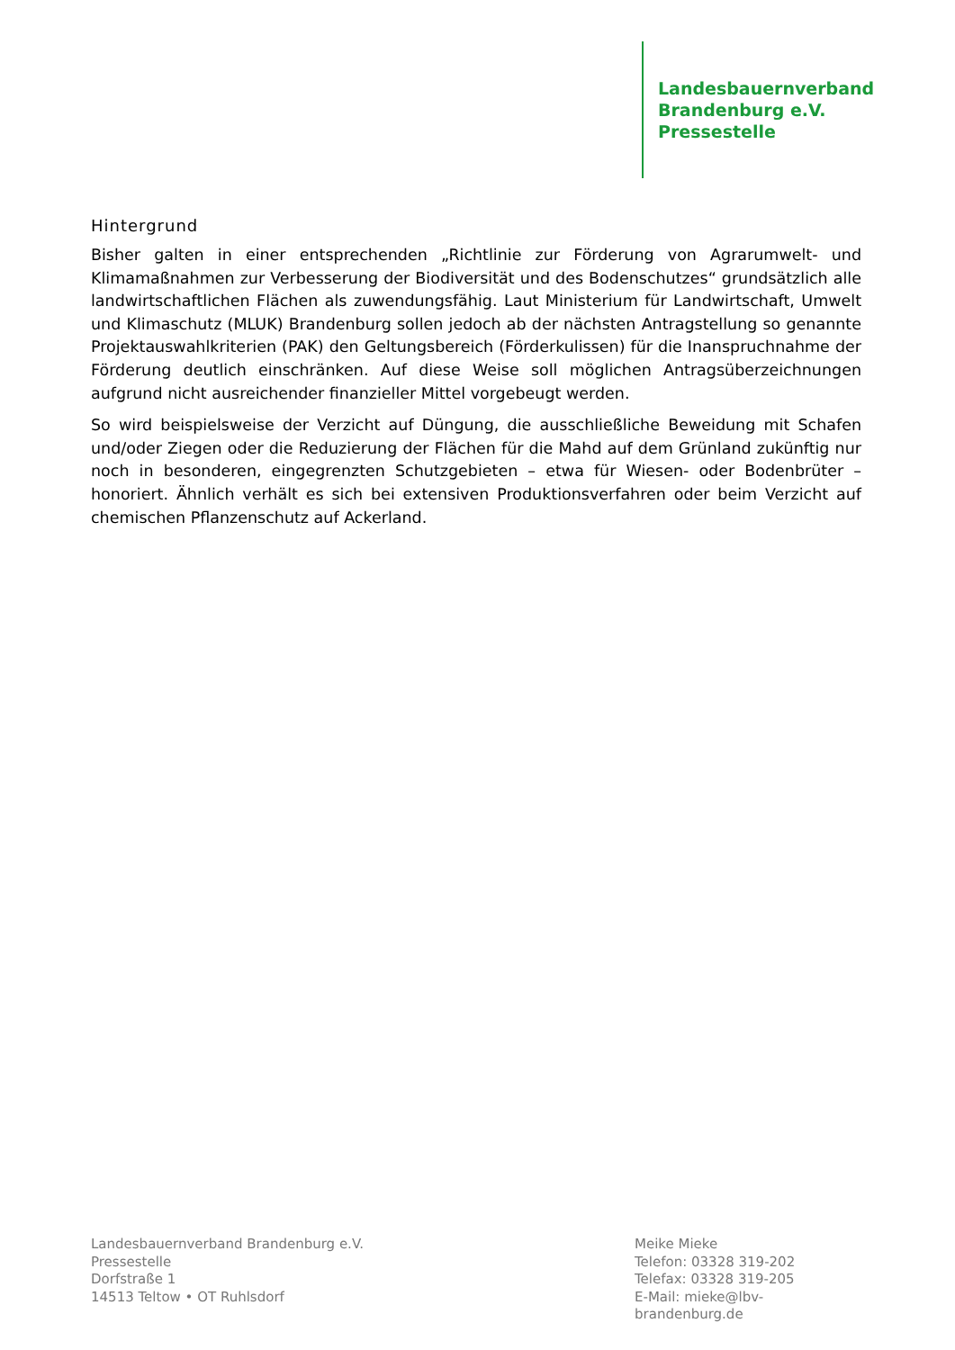Landesbauernverband
Brandenburg e.V.
Pressestelle
Hintergrund
Bisher galten in einer entsprechenden „Richtlinie zur Förderung von Agrarumwelt- und Klimamaßnahmen zur Verbesserung der Biodiversität und des Bodenschutzes“ grundsätzlich alle landwirtschaftlichen Flächen als zuwendungsfähig. Laut Ministerium für Landwirtschaft, Umwelt und Klimaschutz (MLUK) Brandenburg sollen jedoch ab der nächsten Antragstellung so genannte Projektauswahlkriterien (PAK) den Geltungsbereich (Förderkulissen) für die Inanspruchnahme der Förderung deutlich einschränken. Auf diese Weise soll möglichen Antragsüberzeichnungen aufgrund nicht ausreichender finanzieller Mittel vorgebeugt werden.
So wird beispielsweise der Verzicht auf Düngung, die ausschließliche Beweidung mit Schafen und/oder Ziegen oder die Reduzierung der Flächen für die Mahd auf dem Grünland zukünftig nur noch in besonderen, eingegrenzten Schutzgebieten – etwa für Wiesen- oder Bodenbrüter – honoriert. Ähnlich verhält es sich bei extensiven Produktionsverfahren oder beim Verzicht auf chemischen Pflanzenschutz auf Ackerland.
Landesbauernverband Brandenburg e.V.
Pressestelle
Dorfstraße 1
14513 Teltow • OT Ruhlsdorf
Meike Mieke
Telefon: 03328 319-202
Telefax: 03328 319-205
E-Mail: mieke@lbv-brandenburg.de